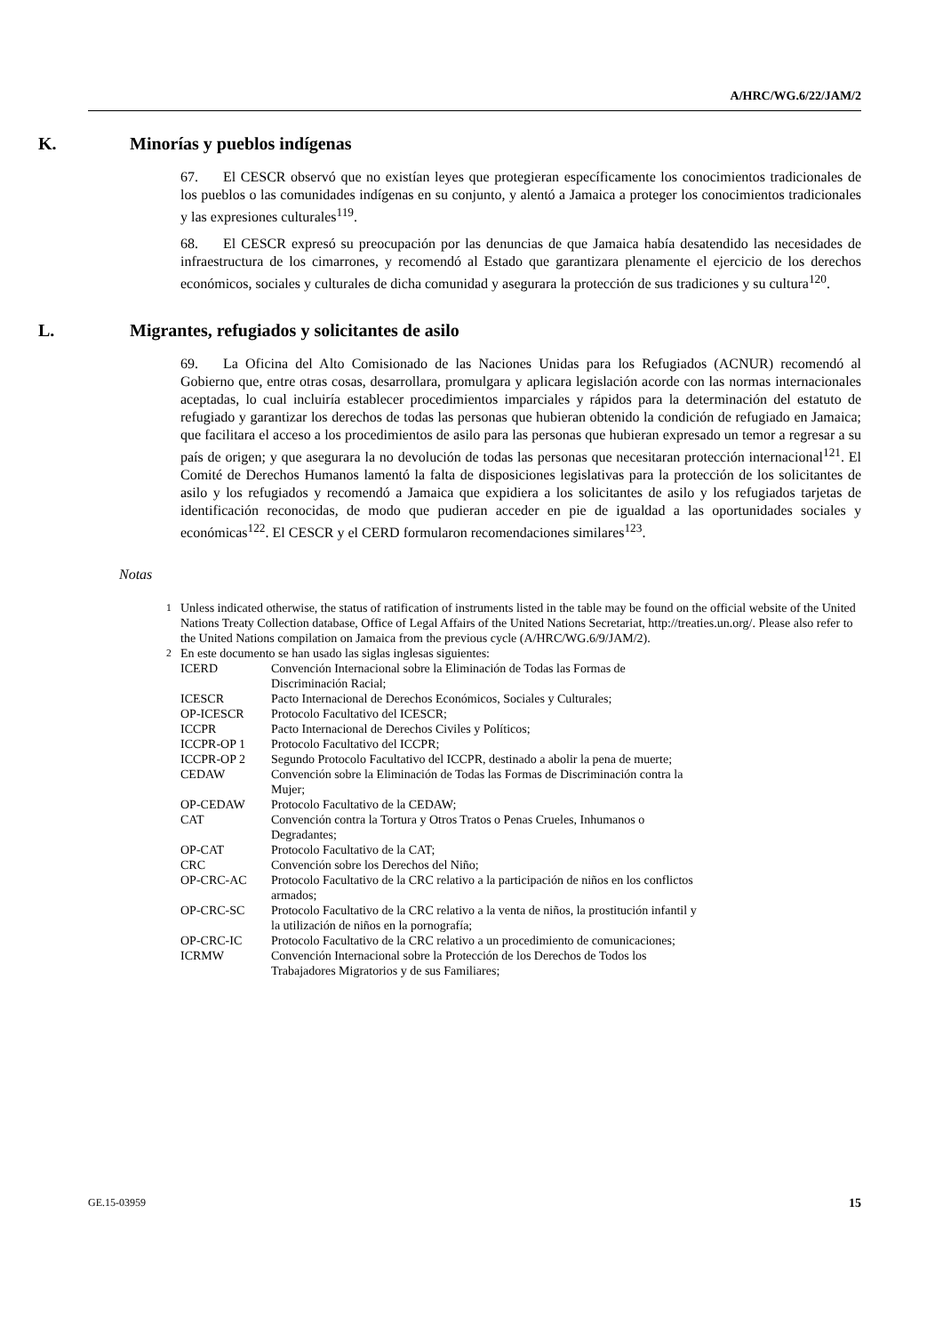A/HRC/WG.6/22/JAM/2
K. Minorías y pueblos indígenas
67. El CESCR observó que no existían leyes que protegieran específicamente los conocimientos tradicionales de los pueblos o las comunidades indígenas en su conjunto, y alentó a Jamaica a proteger los conocimientos tradicionales y las expresiones culturales<sup>119</sup>.
68. El CESCR expresó su preocupación por las denuncias de que Jamaica había desatendido las necesidades de infraestructura de los cimarrones, y recomendó al Estado que garantizara plenamente el ejercicio de los derechos económicos, sociales y culturales de dicha comunidad y asegurara la protección de sus tradiciones y su cultura<sup>120</sup>.
L. Migrantes, refugiados y solicitantes de asilo
69. La Oficina del Alto Comisionado de las Naciones Unidas para los Refugiados (ACNUR) recomendó al Gobierno que, entre otras cosas, desarrollara, promulgara y aplicara legislación acorde con las normas internacionales aceptadas, lo cual incluiría establecer procedimientos imparciales y rápidos para la determinación del estatuto de refugiado y garantizar los derechos de todas las personas que hubieran obtenido la condición de refugiado en Jamaica; que facilitara el acceso a los procedimientos de asilo para las personas que hubieran expresado un temor a regresar a su país de origen; y que asegurara la no devolución de todas las personas que necesitaran protección internacional<sup>121</sup>. El Comité de Derechos Humanos lamentó la falta de disposiciones legislativas para la protección de los solicitantes de asilo y los refugiados y recomendó a Jamaica que expidiera a los solicitantes de asilo y los refugiados tarjetas de identificación reconocidas, de modo que pudieran acceder en pie de igualdad a las oportunidades sociales y económicas<sup>122</sup>. El CESCR y el CERD formularon recomendaciones similares<sup>123</sup>.
Notas
<sup>1</sup> Unless indicated otherwise, the status of ratification of instruments listed in the table may be found on the official website of the United Nations Treaty Collection database, Office of Legal Affairs of the United Nations Secretariat, http://treaties.un.org/. Please also refer to the United Nations compilation on Jamaica from the previous cycle (A/HRC/WG.6/9/JAM/2).
<sup>2</sup> En este documento se han usado las siglas inglesas siguientes:
| ICERD | Convención Internacional sobre la Eliminación de Todas las Formas de Discriminación Racial; |
| ICESCR | Pacto Internacional de Derechos Económicos, Sociales y Culturales; |
| OP-ICESCR | Protocolo Facultativo del ICESCR; |
| ICCPR | Pacto Internacional de Derechos Civiles y Políticos; |
| ICCPR-OP 1 | Protocolo Facultativo del ICCPR; |
| ICCPR-OP 2 | Segundo Protocolo Facultativo del ICCPR, destinado a abolir la pena de muerte; |
| CEDAW | Convención sobre la Eliminación de Todas las Formas de Discriminación contra la Mujer; |
| OP-CEDAW | Protocolo Facultativo de la CEDAW; |
| CAT | Convención contra la Tortura y Otros Tratos o Penas Crueles, Inhumanos o Degradantes; |
| OP-CAT | Protocolo Facultativo de la CAT; |
| CRC | Convención sobre los Derechos del Niño; |
| OP-CRC-AC | Protocolo Facultativo de la CRC relativo a la participación de niños en los conflictos armados; |
| OP-CRC-SC | Protocolo Facultativo de la CRC relativo a la venta de niños, la prostitución infantil y la utilización de niños en la pornografía; |
| OP-CRC-IC | Protocolo Facultativo de la CRC relativo a un procedimiento de comunicaciones; |
| ICRMW | Convención Internacional sobre la Protección de los Derechos de Todos los Trabajadores Migratorios y de sus Familiares; |
GE.15-03959 15